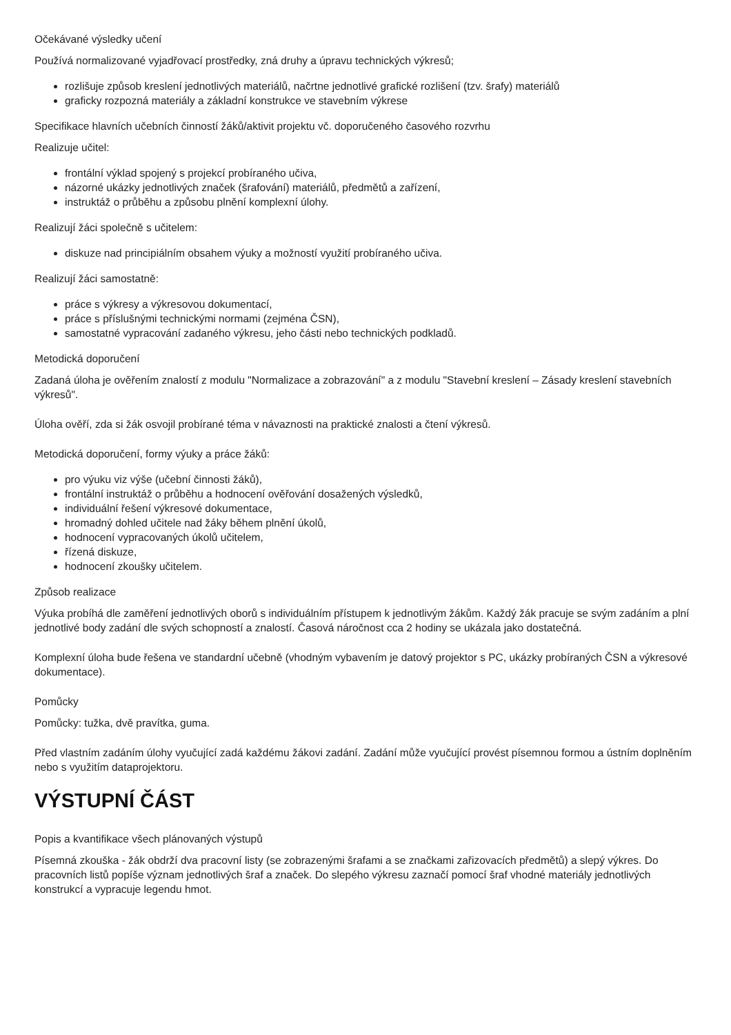Očekávané výsledky učení
Používá normalizované vyjadřovací prostředky, zná druhy a úpravu technických výkresů;
rozlišuje způsob kreslení jednotlivých materiálů, načrtne jednotlivé grafické rozlišení (tzv. šrafy) materiálů
graficky rozpozná materiály a základní konstrukce ve stavebním výkrese
Specifikace hlavních učebních činností žáků/aktivit projektu vč. doporučeného časového rozvrhu
Realizuje učitel:
frontální výklad spojený s projekcí probíraného učiva,
názorné ukázky jednotlivých značek (šrafování) materiálů, předmětů a zařízení,
instruktáž o průběhu a způsobu plnění komplexní úlohy.
Realizují žáci společně s učitelem:
diskuze nad principiálním obsahem výuky a možností využití probíraného učiva.
Realizují žáci samostatně:
práce s výkresy a výkresovou dokumentací,
práce s příslušnými technickými normami (zejména ČSN),
samostatné vypracování zadaného výkresu, jeho části nebo technických podkladů.
Metodická doporučení
Zadaná úloha je ověřením znalostí z modulu "Normalizace a zobrazování" a z modulu "Stavební kreslení – Zásady kreslení stavebních výkresů".
Úloha ověří, zda si žák osvojil probírané téma v návaznosti na praktické znalosti a čtení výkresů.
Metodická doporučení, formy výuky a práce žáků:
pro výuku viz výše (učební činnosti žáků),
frontální instruktáž o průběhu a hodnocení ověřování dosažených výsledků,
individuální řešení výkresové dokumentace,
hromadný dohled učitele nad žáky během plnění úkolů,
hodnocení vypracovaných úkolů učitelem,
řízená diskuze,
hodnocení zkoušky učitelem.
Způsob realizace
Výuka probíhá dle zaměření jednotlivých oborů s individuálním přístupem k jednotlivým žákům. Každý žák pracuje se svým zadáním a plní jednotlivé body zadání dle svých schopností a znalostí. Časová náročnost cca 2 hodiny se ukázala jako dostatečná.
Komplexní úloha bude řešena ve standardní učebně (vhodným vybavením je datový projektor s PC, ukázky probíraných ČSN a výkresové dokumentace).
Pomůcky
Pomůcky: tužka, dvě pravítka, guma.
Před vlastním zadáním úlohy vyučující zadá každému žákovi zadání. Zadání může vyučující provést písemnou formou a ústním doplněním nebo s využitím dataprojektoru.
VÝSTUPNÍ ČÁST
Popis a kvantifikace všech plánovaných výstupů
Písemná zkouška - žák obdrží dva pracovní listy (se zobrazenými šrafami a se značkami zařizovacích předmětů) a slepý výkres. Do pracovních listů popíše význam jednotlivých šraf a značek. Do slepého výkresu zaznačí pomocí šraf vhodné materiály jednotlivých konstrukcí a vypracuje legendu hmot.